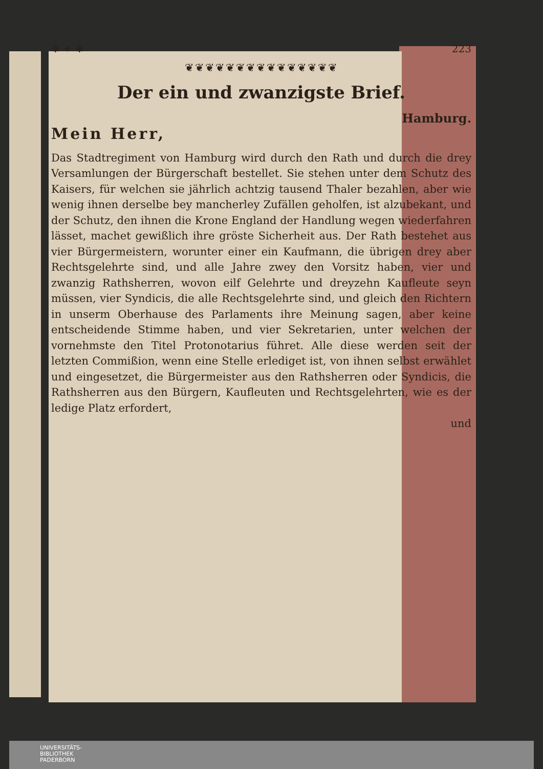❋ ✦ ❋ 223
❦❦❦❦❦❦❦❦❦❦❦❦❦❦❦
Der ein und zwanzigste Brief.
Hamburg.
Mein Herr,
Das Stadtregiment von Hamburg wird durch den Rath und durch die drey Versamlungen der Bürgerschaft bestellet. Sie stehen unter dem Schutz des Kaisers, für welchen sie jährlich achtzig tausend Thaler bezahlen, aber wie wenig ihnen derselbe bey mancherley Zufällen geholfen, ist alzubekant, und der Schutz, den ihnen die Krone England der Handlung wegen wiederfahren lässet, machet gewißlich ihre gröste Sicherheit aus. Der Rath bestehet aus vier Bürgermeistern, worunter einer ein Kaufmann, die übrigen drey aber Rechtsgelehrte sind, und alle Jahre zwey den Vorsitz haben, vier und zwanzig Rathsherren, wovon eilf Gelehrte und dreyzehn Kaufleute seyn müssen, vier Syndicis, die alle Rechtsgelehrte sind, und gleich den Richtern in unserm Oberhause des Parlaments ihre Meinung sagen, aber keine entscheidende Stimme haben, und vier Sekretarien, unter welchen der vornehmste den Titel Protonotarius führet. Alle diese werden seit der letzten Commißion, wenn eine Stelle erlediget ist, von ihnen selbst erwählet und eingesetzet, die Bürgermeister aus den Rathsherren oder Syndicis, die Rathsherren aus den Bürgern, Kaufleuten und Rechtsgelehrten, wie es der ledige Platz erfordert,
und
UNIVERSITÄTS-
BIBLIOTHEK
PADERBORN